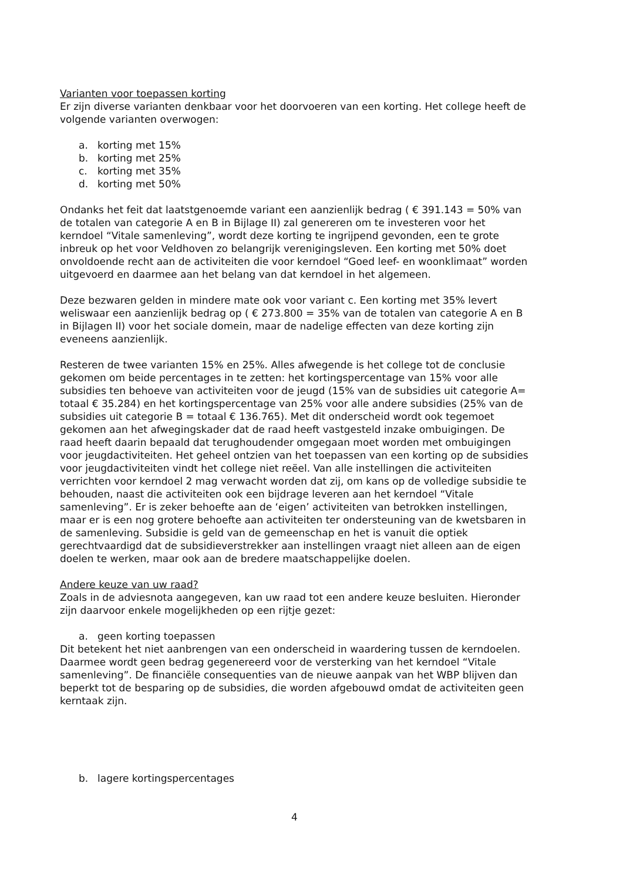Varianten voor toepassen korting
Er zijn diverse varianten denkbaar voor het doorvoeren van een korting. Het college heeft de volgende varianten overwogen:
a. korting met 15%
b. korting met 25%
c. korting met 35%
d. korting met 50%
Ondanks het feit dat laatstgenoemde variant een aanzienlijk bedrag ( € 391.143 = 50% van de totalen van categorie A en B in Bijlage II) zal genereren om te investeren voor het kerndoel “Vitale samenleving”, wordt deze korting te ingrijpend gevonden, een te grote inbreuk op het voor Veldhoven zo belangrijk verenigingsleven. Een korting met 50% doet onvoldoende recht aan de activiteiten die voor kerndoel “Goed leef- en woonklimaat” worden uitgevoerd en daarmee aan het belang van dat kerndoel in het algemeen.
Deze bezwaren gelden in mindere mate ook voor variant c. Een korting met 35% levert weliswaar een aanzienlijk bedrag op ( € 273.800 = 35% van de totalen van categorie A en B in Bijlagen II) voor het sociale domein, maar de nadelige effecten van deze korting zijn eveneens aanzienlijk.
Resteren de twee varianten 15% en 25%. Alles afwegende is het college tot de conclusie gekomen om beide percentages in te zetten: het kortingspercentage van 15% voor alle subsidies ten behoeve van activiteiten voor de jeugd (15% van de subsidies uit categorie A= totaal € 35.284) en het kortingspercentage van 25% voor alle andere subsidies (25% van de subsidies uit categorie B = totaal € 136.765). Met dit onderscheid wordt ook tegemoet gekomen aan het afwegingskader dat de raad heeft vastgesteld inzake ombuigingen. De raad heeft daarin bepaald dat terughoudender omgegaan moet worden met ombuigingen voor jeugdactiviteiten. Het geheel ontzien van het toepassen van een korting op de subsidies voor jeugdactiviteiten vindt het college niet reëel. Van alle instellingen die activiteiten verrichten voor kerndoel 2 mag verwacht worden dat zij, om kans op de volledige subsidie te behouden, naast die activiteiten ook een bijdrage leveren aan het kerndoel “Vitale samenleving”. Er is zeker behoefte aan de ‘eigen’ activiteiten van betrokken instellingen, maar er is een nog grotere behoefte aan activiteiten ter ondersteuning van de kwetsbaren in de samenleving. Subsidie is geld van de gemeenschap en het is vanuit die optiek gerechtvaardigd dat de subsidieverstrekker aan instellingen vraagt niet alleen aan de eigen doelen te werken, maar ook aan de bredere maatschappelijke doelen.
Andere keuze van uw raad?
Zoals in de adviesnota aangegeven, kan uw raad tot een andere keuze besluiten. Hieronder zijn daarvoor enkele mogelijkheden op een rijtje gezet:
a. geen korting toepassen
Dit betekent het niet aanbrengen van een onderscheid in waardering tussen de kerndoelen. Daarmee wordt geen bedrag gegenereerd voor de versterking van het kerndoel “Vitale samenleving”. De financiële consequenties van de nieuwe aanpak van het WBP blijven dan beperkt tot de besparing op de subsidies, die worden afgebouwd omdat de activiteiten geen kerntaak zijn.
b. lagere kortingspercentages
4